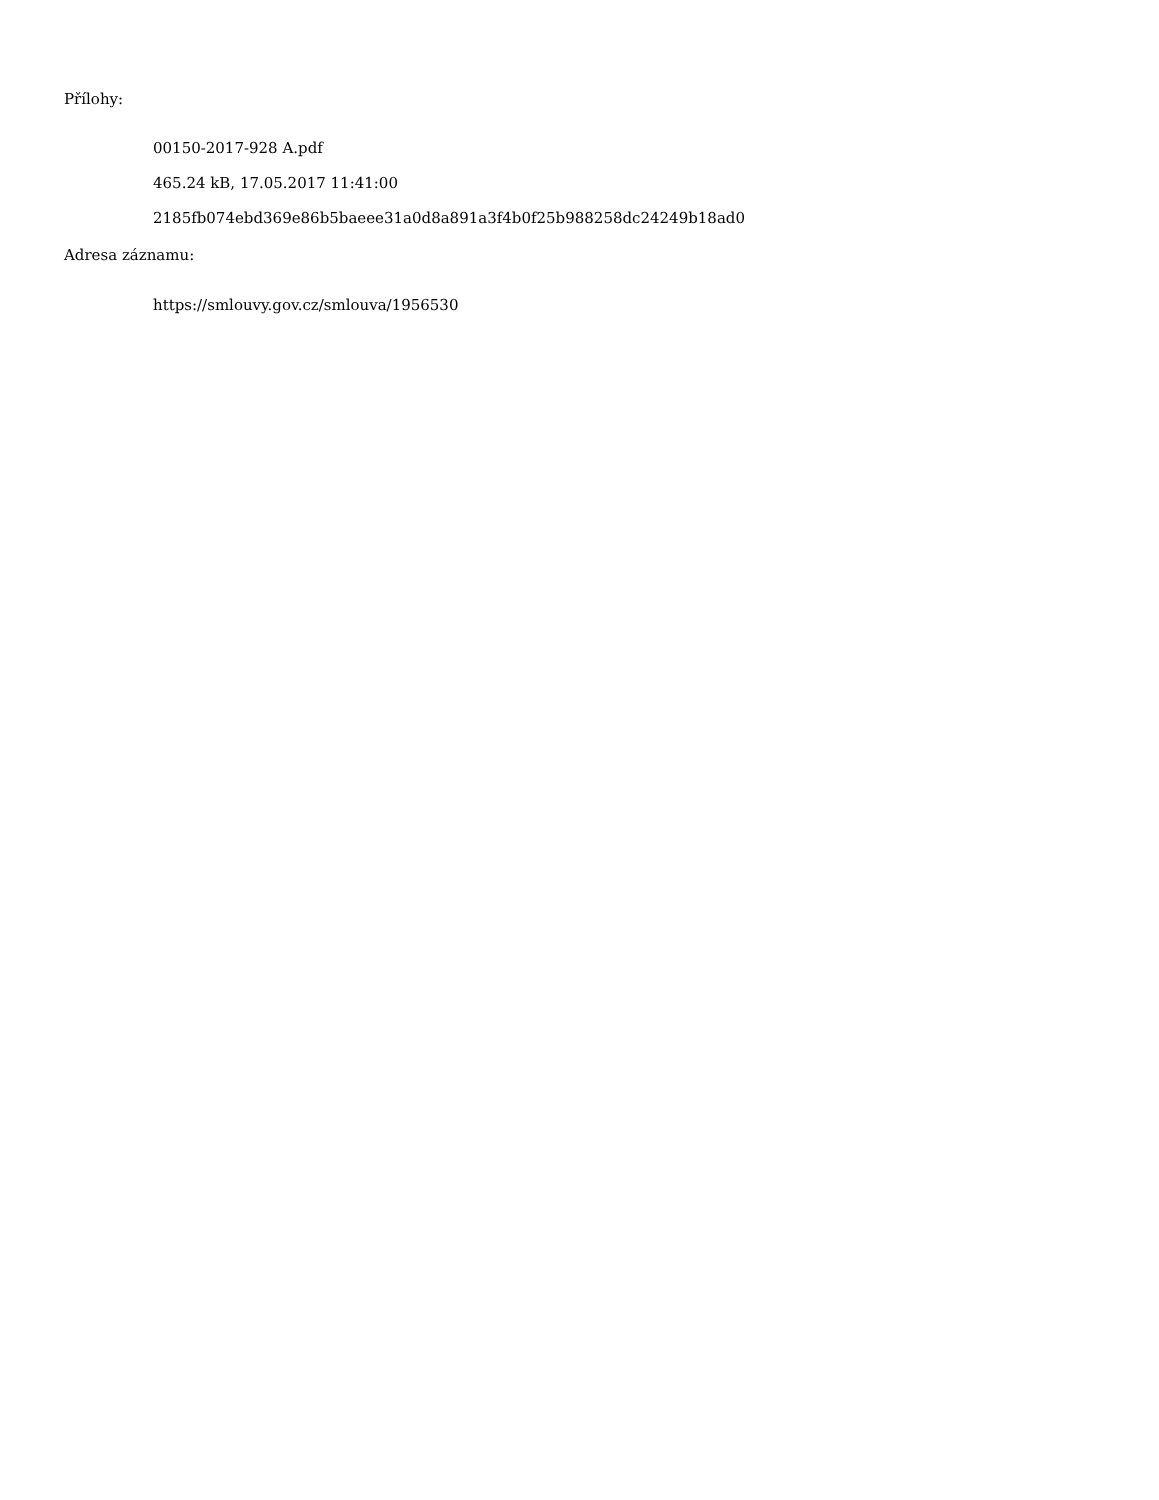Přílohy:
00150-2017-928 A.pdf
465.24 kB, 17.05.2017 11:41:00
2185fb074ebd369e86b5baeee31a0d8a891a3f4b0f25b988258dc24249b18ad0
Adresa záznamu:
https://smlouvy.gov.cz/smlouva/1956530